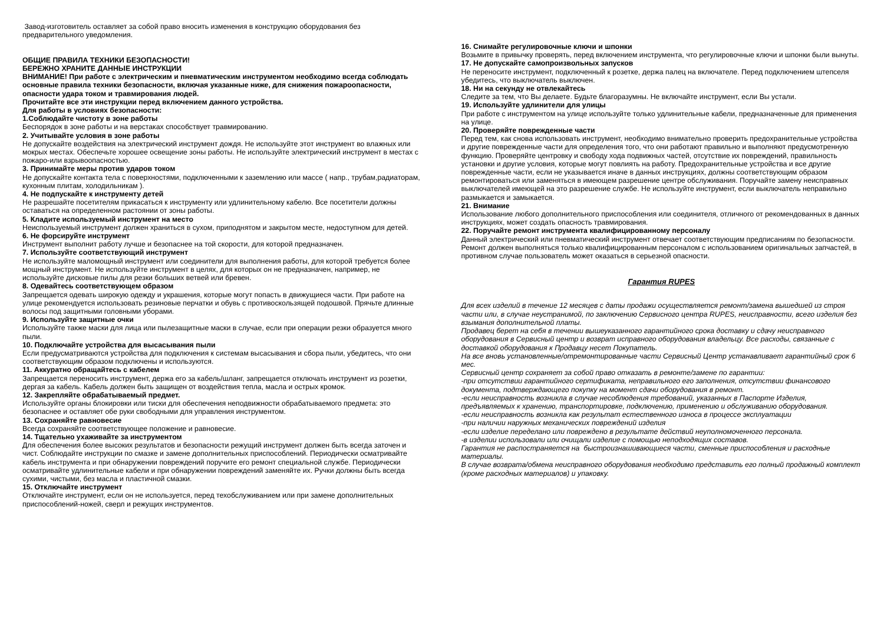Завод-изготовитель оставляет за собой право вносить изменения в конструкцию оборудования без предварительного уведомления.
ОБЩИЕ ПРАВИЛА ТЕХНИКИ БЕЗОПАСНОСТИ!
БЕРЕЖНО ХРАНИТЕ ДАННЫЕ ИНСТРУКЦИИ
ВНИМАНИЕ! При работе с электрическим и пневматическим инструментом необходимо всегда соблюдать основные правила техники безопасности, включая указанные ниже, для снижения пожароопасности, опасности удара током и травмирования людей.
Прочитайте все эти инструкции перед включением данного устройства.
Для работы в условиях безопасности:
1.Соблюдайте чистоту в зоне работы
Беспорядок в зоне работы и на верстаках способствует травмированию.
2. Учитывайте условия в зоне работы
Не допускайте воздействия на электрический инструмент дождя. Не используйте этот инструмент во влажных или мокрых местах. Обеспечьте хорошее освещение зоны работы. Не используйте электрический инструмент в местах с пожаро-или взрывоопасностью.
3. Принимайте меры против ударов током
Не допускайте контакта тела с поверхностями, подключенными к заземлению или массе ( напр., трубам,радиаторам, кухонным плитам, холодильникам ).
4. Не подпускайте к инструменту детей
Не разрешайте посетителям прикасаться к инструменту или удлинительному кабелю. Все посетители должны оставаться на определенном растоянии от зоны работы.
5. Кладите используемый инструмент на место
Неиспользуемый инструмент должен храниться в сухом, приподнятом и закрытом месте, недоступном для детей.
6. Не форсируйте инструмент
Инструмент выполнит работу лучше и безопаснее на той скорости, для которой предназначен.
7. Используйте соответствующий инструмент
Не используйте маломощный инструмент или соединители для выполнения работы, для которой требуется более мощный инструмент. Не используйте инструмент в целях, для которых он не предназначен, например, не используйте дисковые пилы для резки больших ветвей или бревен.
8. Одевайтесь соответствующем образом
Запрещается одевать широкую одежду и украшения, которые могут попасть в движущиеся части. При работе на улице рекомендуется использовать резиновые перчатки и обувь с противоскользящей подошвой. Прячьте длинные волосы под защитными головными уборами.
9. Используйте защитные очки
Используйте также маски для лица или пылезащитные маски в случае, если при операции резки образуется много пыли.
10. Подключайте устройства для высасывания пыли
Если предусматриваются устройства для подключения к системам высасывания и сбора пыли, убедитесь, что они соответствующим образом подключены и используются.
11. Аккуратно обращайтесь с кабелем
Запрещается переносить инструмент, держа его за кабель/шланг, запрещается отключать инструмент из розетки, дергая за кабель. Кабель должен быть защищен от воздействия тепла, масла и острых кромок.
12. Закрепляйте обрабатываемый предмет.
Используйте органы блокировки или тиски для обеспечения неподвижности обрабатываемого предмета: это безопаснее и оставляет обе руки свободными для управления инструментом.
13. Сохраняйте равновесие
Всегда сохраняйте соответствующее положение и равновесие.
14. Тщательно ухаживайте за инструментом
Для обеспечения более высоких результатов и безопасности режущий инструмент должен быть всегда заточен и чист. Соблюдайте инструкции по смазке и замене дополнительных приспособлений. Периодически осматривайте кабель инструмента и при обнаружении повреждений поручите его ремонт специальной службе. Периодически осматривайте удлинительные кабели и при обнаружении повреждений заменяйте их. Ручки должны быть всегда сухими, чистыми, без масла и пластичной смазки.
15. Отключайте инструмент
Отключайте инструмент, если он не используется, перед техобслуживанием или при замене дополнительных приспособлений-ножей, сверл и режущих инструментов.
16. Снимайте регулировочные ключи и шпонки
Возьмите в привычку проверять, перед включением инструмента, что регулировочные ключи и шпонки были вынуты.
17. Не допускайте самопроизвольных запусков
Не переносите инструмент, подключенный к розетке, держа палец на включателе. Перед подключением штепселя убедитесь, что выключатель выключен.
18. Ни на секунду не отвлекайтесь
Следите за тем, что Вы делаете. Будьте благоразумны. Не включайте инструмент, если Вы устали.
19. Используйте удлинители для улицы
При работе с инструментом на улице используйте только удлинительные кабели, предназначенные для применения на улице.
20. Проверяйте поврежденные части
Перед тем, как снова использовать инструмент, необходимо внимательно проверить предохранительные устройства и другие поврежденные части для определения того, что они работают правильно и выполняют предусмотренную функцию. Проверяйте центровку и свободу хода подвижных частей, отсутствие их повреждений, правильность установки и другие условия, которые могут повлиять на работу. Предохранительные устройства и все другие поврежденные части, если не указывается иначе в данных инструкциях, должны соответствующим образом ремонтироваться или заменяться в имеющем разрешение центре обслуживания. Поручайте замену неисправных выключателей имеющей на это разрешение службе. Не используйте инструмент, если выключатель неправильно размыкается и замыкается.
21. Внимание
Использование любого дополнительного приспособления или соединителя, отличного от рекомендованных в данных инструкциях, может создать опасность травмирования.
22. Поручайте ремонт инструмента квалифицированному персоналу
Данный электрический или пневматический инструмент отвечает соответствующим предписаниям по безопасности. Ремонт должен выполняться только квалифицированным персоналом с использованием оригинальных запчастей, в противном случае пользователь может оказаться в серьезной опасности.
Гарантия RUPES
Для всех изделий в течение 12 месяцев с даты продажи осуществляется ремонт/замена вышедшей из строя части или, в случае неустранимой, по заключению Сервисного центра RUPES, неисправности, всего изделия без взымания дополнительной платы.
Продавец берет на себя в течении вышеуказанного гарантийного срока доставку и сдачу неисправного оборудования в Сервисный центр и возврат исправного оборудования владельцу. Все расходы, связанные с доставкой оборудования к Продавцу несет Покупатель.
На все вновь установленные/отремонтированные части Сервисный Центр устанавливает гарантийный срок 6 мес.
Сервисный центр сохраняет за собой право отказать в ремонте/замене по гарантии:
-при отсутствии гарантийного сертификата, неправильного его заполнения, отсутствии финансового документа, подтверждающего покупку на момент сдачи оборудования в ремонт.
-если неисправность возникла в случае несоблюдения требований, указанных в Паспорте Изделия, предъявляемых к хранению, транспортировке, подключению, применению и обслуживанию оборудования.
-если неисправность возникла как результат естественного износа в процессе эксплуатации
-при наличии наружных механических повреждений изделия
-если изделие переделано или повреждено в результате действий неуполномоченного персонала.
-в изделии использовали или очищали изделие с помощью неподходящих составов.
Гарантия не распостраняется на быстроизнашивающиеся части, сменные приспособления и расходные материалы.
В случае возврата/обмена неисправного оборудования необходимо представить его полный продажный комплект (кроме расходных материалов) и упаковку.